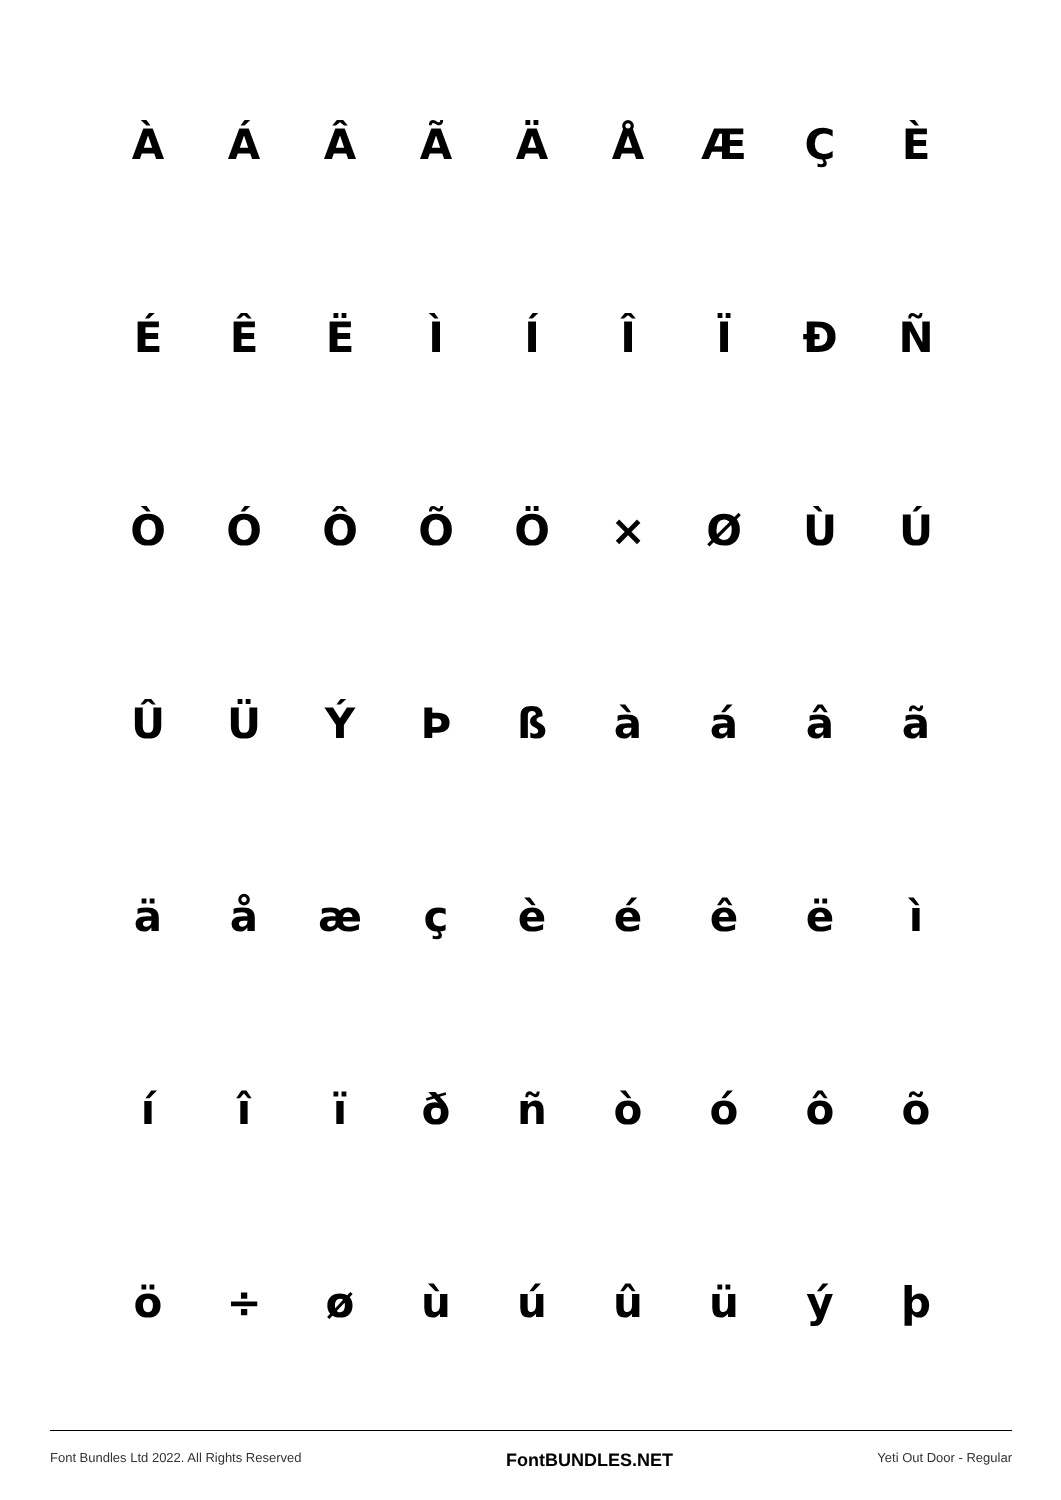ÀÁÂÃÄÅÆÇÈ
ÉÊËÌÍÎÏÐÑ
ÒÓÔÕÖ × ØÙÚ
ÛÜÝÞßàáâã
äåæçèéêëì
íîïðñòóôõ
ö ÷ øùúûüýþ
Font Bundles Ltd 2022. All Rights Reserved FontBUNDLES.NET Yeti Out Door - Regular